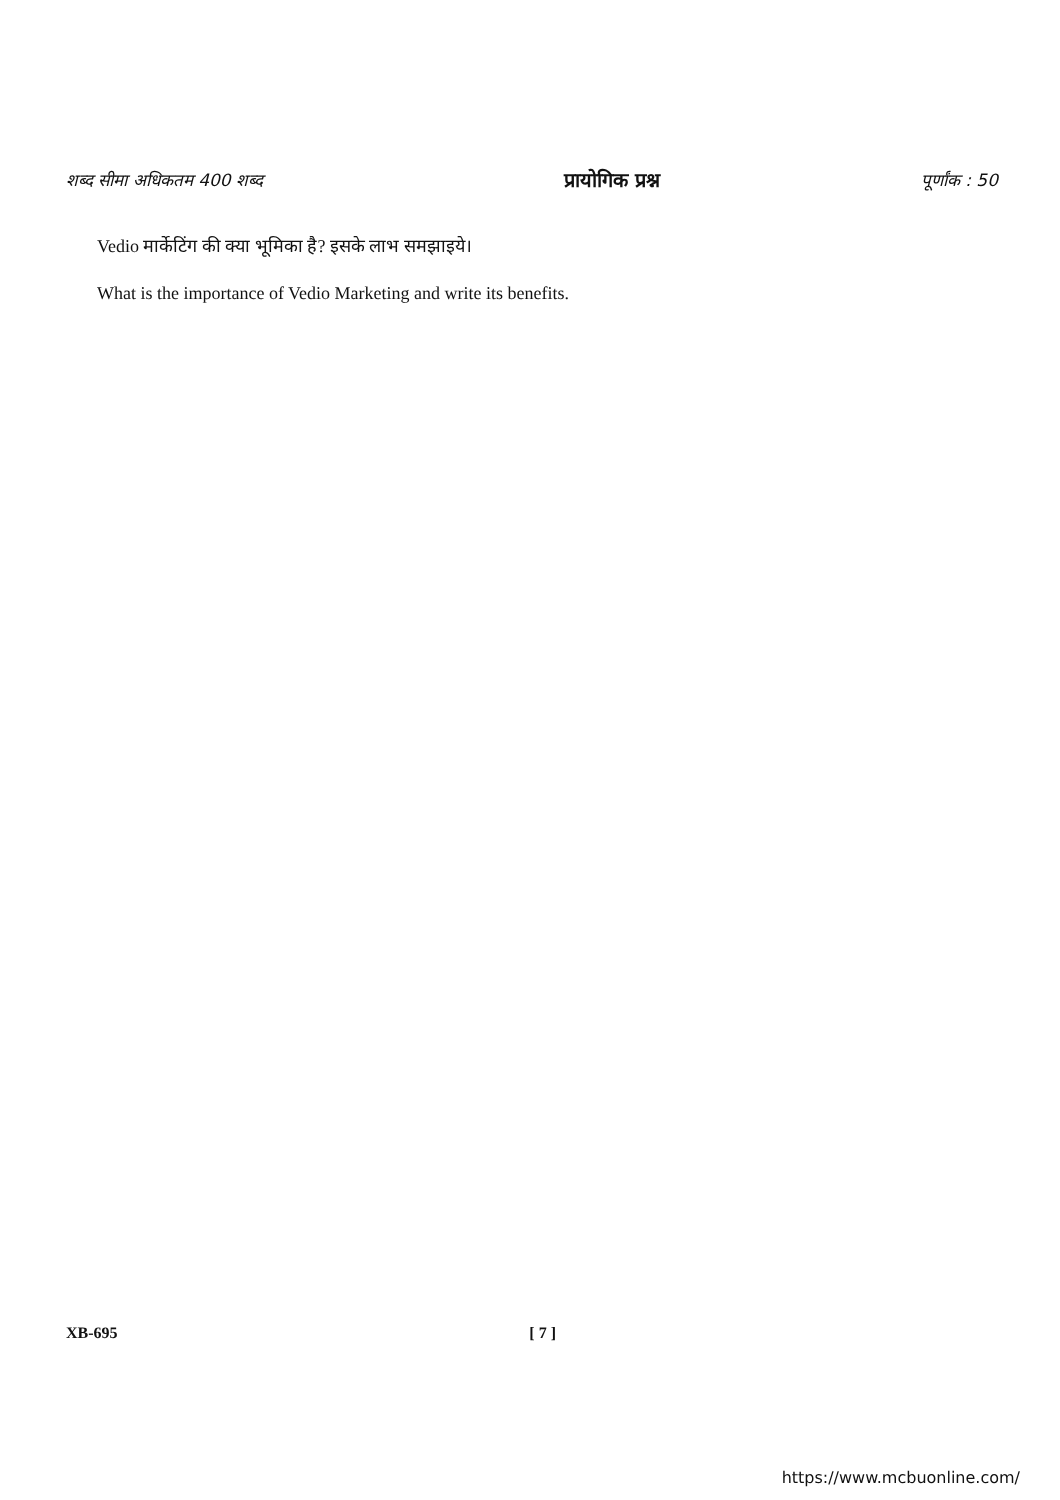शब्द सीमा अधिकतम 400 शब्द प्रायोगिक प्रश्न पूर्णांक : 50
Vedio मार्केटिंग की क्या भूमिका है? इसके लाभ समझाइये।
What is the importance of Vedio Marketing and write its benefits.
XB-695 [ 7 ]
https://www.mcbuonline.com/